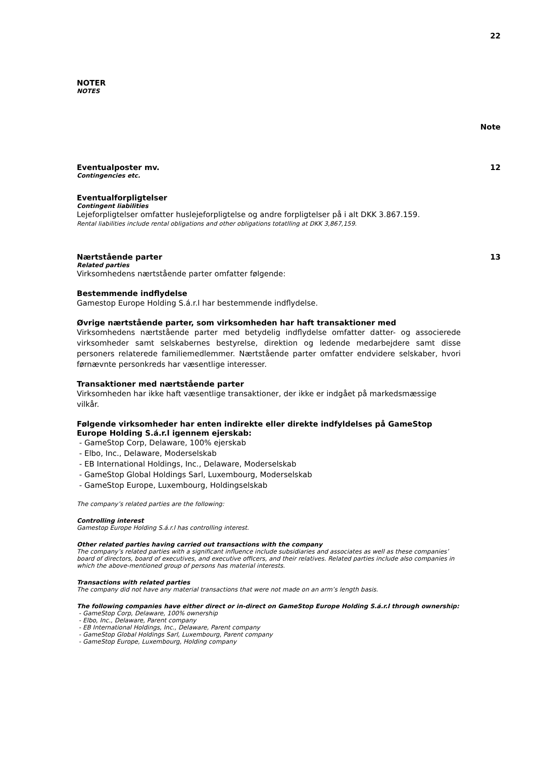22
NOTER
NOTES
Note
Eventualposter mv. 12
Contingencies etc.
Eventualforpligtelser
Contingent liabilities
Lejeforpligtelser omfatter huslejeforpligtelse og andre forpligtelser på i alt DKK 3.867.159.
Rental liabilities include rental obligations and other obligations totatlling at DKK 3,867,159.
Nærtstående parter 13
Related parties
Virksomhedens nærtstående parter omfatter følgende:
Bestemmende indflydelse
Gamestop Europe Holding S.á.r.l har bestemmende indflydelse.
Øvrige nærtstående parter, som virksomheden har haft transaktioner med
Virksomhedens nærtstående parter med betydelig indflydelse omfatter datter- og associerede virksomheder samt selskabernes bestyrelse, direktion og ledende medarbejdere samt disse personers relaterede familiemedlemmer. Nærtstående parter omfatter endvidere selskaber, hvori førnævnte personkreds har væsentlige interesser.
Transaktioner med nærtstående parter
Virksomheden har ikke haft væsentlige transaktioner, der ikke er indgået på markedsmæssige vilkår.
Følgende virksomheder har enten indirekte eller direkte indfyldelses på GameStop Europe Holding S.á.r.l igennem ejerskab:
- GameStop Corp, Delaware, 100% ejerskab
- Elbo, Inc., Delaware, Moderselskab
- EB International Holdings, Inc., Delaware, Moderselskab
- GameStop Global Holdings Sarl, Luxembourg, Moderselskab
- GameStop Europe, Luxembourg, Holdingselskab
The company’s related parties are the following:
Controlling interest
Gamestop Europe Holding S.á.r.l has controlling interest.
Other related parties having carried out transactions with the company
The company’s related parties with a significant influence include subsidiaries and associates as well as these companies’ board of directors, board of executives, and executive officers, and their relatives. Related parties include also companies in which the above-mentioned group of persons has material interests.
Transactions with related parties
The company did not have any material transactions that were not made on an arm’s length basis.
The following companies have either direct or in-direct on GameStop Europe Holding S.á.r.l through ownership:
- GameStop Corp, Delaware, 100% ownership
- Elbo, Inc., Delaware, Parent company
- EB International Holdings, Inc., Delaware, Parent company
- GameStop Global Holdings Sarl, Luxembourg, Parent company
- GameStop Europe, Luxembourg, Holding company